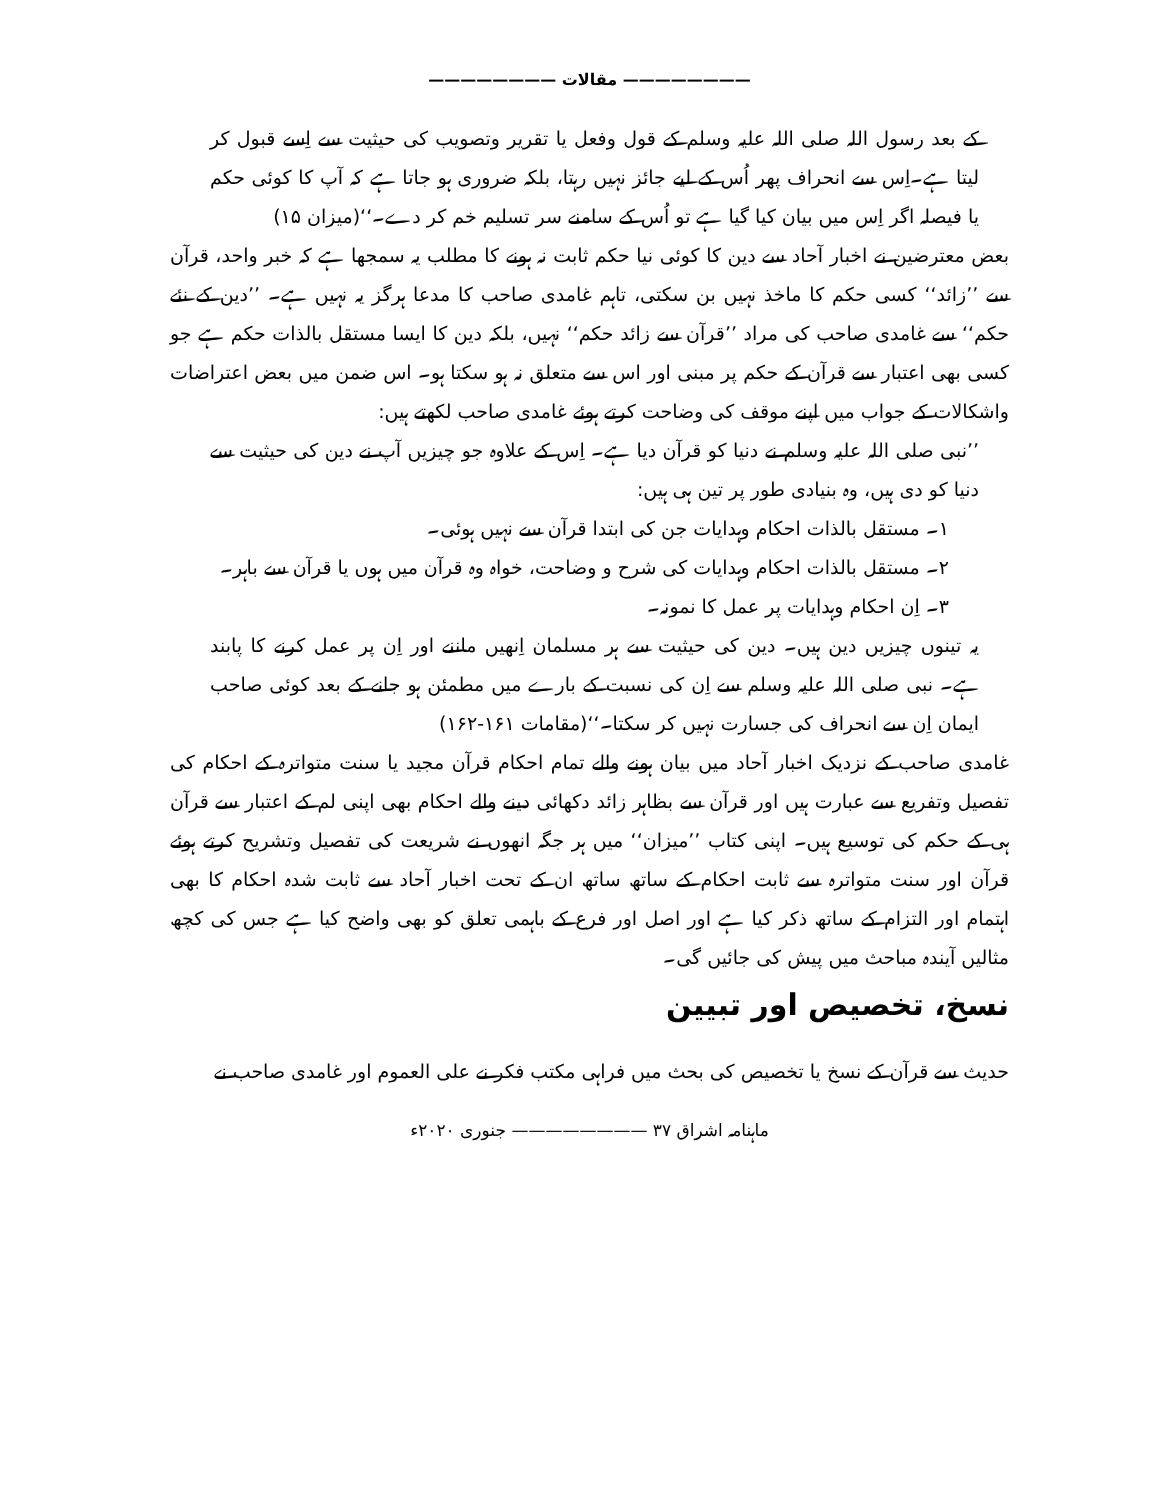———————— مقالات ————————
کے بعد رسول اللہ صلی اللہ علیہ وسلم کے قول وفعل یا تقریر وتصویب کی حیثیت سے اِسے قبول کر لیتا ہے۔اِس سے انحراف پھر اُس کے لیے جائز نہیں رہتا، بلکہ ضروری ہو جاتا ہے کہ آپ کا کوئی حکم یا فیصلہ اگر اِس میں بیان کیا گیا ہے تو اُس کے سامنے سر تسلیم خم کر دے۔‘‘(میزان ۱۵)
بعض معترضین نے اخبار آحاد سے دین کا کوئی نیا حکم ثابت نہ ہونے کا مطلب یہ سمجھا ہے کہ خبر واحد، قرآن سے ’’زائد‘‘ کسی حکم کا ماخذ نہیں بن سکتی، تاہم غامدی صاحب کا مدعا ہرگز یہ نہیں ہے۔ ’’دین کے نئے حکم‘‘ سے غامدی صاحب کی مراد ’’قرآن سے زائد حکم‘‘ نہیں، بلکہ دین کا ایسا مستقل بالذات حکم ہے جو کسی بھی اعتبار سے قرآن کے حکم پر مبنی اور اس سے متعلق نہ ہو سکتا ہو۔ اس ضمن میں بعض اعتراضات واشکالات کے جواب میں اپنے موقف کی وضاحت کرتے ہوئے غامدی صاحب لکھتے ہیں:
’’نبی صلی اللہ علیہ وسلم نے دنیا کو قرآن دیا ہے۔ اِس کے علاوہ جو چیزیں آپ نے دین کی حیثیت سے دنیا کو دی ہیں، وہ بنیادی طور پر تین ہی ہیں:
۱۔ مستقل بالذات احکام وہدایات جن کی ابتدا قرآن سے نہیں ہوئی۔
۲۔ مستقل بالذات احکام وہدایات کی شرح و وضاحت، خواہ وہ قرآن میں ہوں یا قرآن سے باہر۔
۳۔ اِن احکام وہدایات پر عمل کا نمونہ۔
یہ تینوں چیزیں دین ہیں۔ دین کی حیثیت سے ہر مسلمان اِنھیں ماننے اور اِن پر عمل کرنے کا پابند ہے۔ نبی صلی اللہ علیہ وسلم سے اِن کی نسبت کے بارے میں مطمئن ہو جانے کے بعد کوئی صاحب ایمان اِن سے انحراف کی جسارت نہیں کر سکتا۔‘‘(مقامات ۱۶۱-۱۶۲)
غامدی صاحب کے نزدیک اخبار آحاد میں بیان ہونے والے تمام احکام قرآن مجید یا سنت متواترہ کے احکام کی تفصیل وتفریع سے عبارت ہیں اور قرآن سے بظاہر زائد دکھائی دینے والے احکام بھی اپنی لم کے اعتبار سے قرآن ہی کے حکم کی توسیع ہیں۔ اپنی کتاب ’’میزان‘‘ میں ہر جگہ انھوں نے شریعت کی تفصیل وتشریح کرتے ہوئے قرآن اور سنت متواترہ سے ثابت احکام کے ساتھ ساتھ ان کے تحت اخبار آحاد سے ثابت شدہ احکام کا بھی اہتمام اور التزام کے ساتھ ذکر کیا ہے اور اصل اور فرع کے باہمی تعلق کو بھی واضح کیا ہے جس کی کچھ مثالیں آیندہ مباحث میں پیش کی جائیں گی۔
نسخ، تخصیص اور تبیین
حدیث سے قرآن کے نسخ یا تخصیص کی بحث میں فراہی مکتب فکر نے علی العموم اور غامدی صاحب نے
ماہنامہ اشراق ۳۷ ———————— جنوری ۲۰۲۰ء